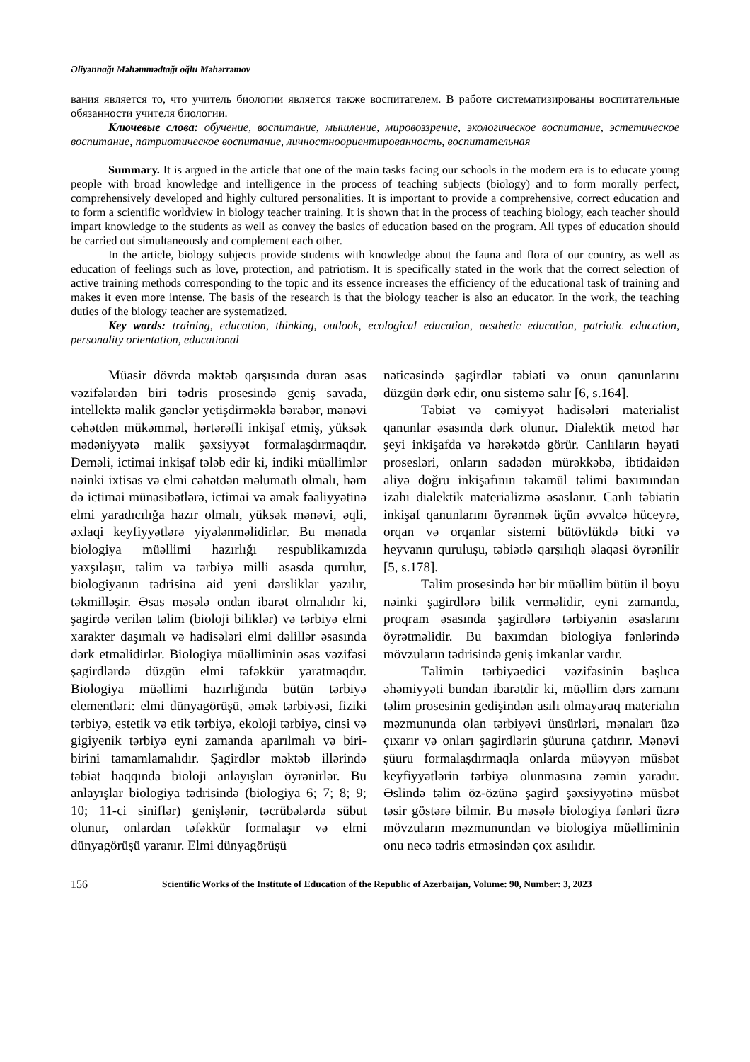Əliyənnağı Məhəmmədtağı oğlu Məhərrəmov
вания является то, что учитель биологии является также воспитателем. В работе систематизированы воспитательные обязанности учителя биологии.
Ключевые слова: обучение, воспитание, мышление, мировоззрение, экологическое воспитание, эстетическое воспитание, патриотическое воспитание, личностноориентированность, воспитательная
Summary. It is argued in the article that one of the main tasks facing our schools in the modern era is to educate young people with broad knowledge and intelligence in the process of teaching subjects (biology) and to form morally perfect, comprehensively developed and highly cultured personalities. It is important to provide a comprehensive, correct education and to form a scientific worldview in biology teacher training. It is shown that in the process of teaching biology, each teacher should impart knowledge to the students as well as convey the basics of education based on the program. All types of education should be carried out simultaneously and complement each other.
In the article, biology subjects provide students with knowledge about the fauna and flora of our country, as well as education of feelings such as love, protection, and patriotism. It is specifically stated in the work that the correct selection of active training methods corresponding to the topic and its essence increases the efficiency of the educational task of training and makes it even more intense. The basis of the research is that the biology teacher is also an educator. In the work, the teaching duties of the biology teacher are systematized.
Key words: training, education, thinking, outlook, ecological education, aesthetic education, patriotic education, personality orientation, educational
Müasir dövrdə məktəb qarşısında duran əsas vəzifələrdən biri tədris prosesində geniş savada, intellektə malik gənclər yetişdirməklə bərabər, mənəvi cəhətdən mükəmməl, hərtərəfli inkişaf etmiş, yüksək mədəniyyətə malik şəxsiyyət formalaşdırmaqdır. Deməli, ictimai inkişaf tələb edir ki, indiki müəllimlər nəinki ixtisas və elmi cəhətdən məlumatlı olmalı, həm də ictimai münasibətlərə, ictimai və əmək fəaliyyətinə elmi yaradıcılığa hazır olmalı, yüksək mənəvi, əqli, əxlaqi keyfiyyətlərə yiyələnməlidirlər. Bu mənada biologiya müəllimi hazırlığı respublikamızda yaxşılaşır, təlim və tərbiyə milli əsasda qurulur, biologiyanın tədrisinə aid yeni dərsliklər yazılır, təkmilləşir. Əsas məsələ ondan ibarət olmalıdır ki, şagirdə verilən təlim (bioloji biliklər) və tərbiyə elmi xarakter daşımalı və hadisələri elmi dəlillər əsasında dərk etməlidirlər. Biologiya müəlliminin əsas vəzifəsi şagirdlərdə düzgün elmi təfəkkür yaratmaqdır. Biologiya müəllimi hazırlığında bütün tərbiyə elementləri: elmi dünyagörüşü, əmək tərbiyəsi, fiziki tərbiyə, estetik və etik tərbiyə, ekoloji tərbiyə, cinsi və gigiyenik tərbiyə eyni zamanda aparılmalı və biri-birini tamamlamalıdır. Şagirdlər məktəb illərində təbiət haqqında bioloji anlayışları öyrənirlər. Bu anlayışlar biologiya tədrisində (biologiya 6; 7; 8; 9; 10; 11-ci siniflər) genişlənir, təcrübələrdə sübut olunur, onlardan təfəkkür formalaşır və elmi dünyagörüşü yaranır. Elmi dünyagörüşü
nəticəsində şagirdlər təbiəti və onun qanunlarını düzgün dərk edir, onu sistemə salır [6, s.164].
Təbiət və cəmiyyət hadisələri materialist qanunlar əsasında dərk olunur. Dialektik metod hər şeyi inkişafda və hərəkətdə görür. Canlıların həyati prosesləri, onların sadədən mürəkkəbə, ibtidaidən aliyə doğru inkişafının təkamül təlimi baxımından izahı dialektik materializmə əsaslanır. Canlı təbiətin inkişaf qanunlarını öyrənmək üçün əvvəlcə hüceyrə, orqan və orqanlar sistemi bütövlükdə bitki və heyvanın quruluşu, təbiətlə qarşılıqlı əlaqəsi öyrənilir [5, s.178].
Təlim prosesində hər bir müəllim bütün il boyu nəinki şagirdlərə bilik verməlidir, eyni zamanda, proqram əsasında şagirdlərə tərbiyənin əsaslarını öyrətməlidir. Bu baxımdan biologiya fənlərində mövzuların tədrisində geniş imkanlar vardır.
Təlimin tərbiyəedici vəzifəsinin başlıca əhəmiyyəti bundan ibarətdir ki, müəllim dərs zamanı təlim prosesinin gedişindən asılı olmayaraq materialın məzmununda olan tərbiyəvi ünsürləri, mənaları üzə çıxarır və onları şagirdlərin şüuruna çatdırır. Mənəvi şüuru formalaşdırmaqla onlarda müəyyən müsbət keyfiyyətlərin tərbiyə olunmasına zəmin yaradır. Əslində təlim öz-özünə şagird şəxsiyyətinə müsbət təsir göstərə bilmir. Bu məsələ biologiya fənləri üzrə mövzuların məzmunundan və biologiya müəlliminin onu necə tədris etməsindən çox asılıdır.
156 Scientific Works of the Institute of Education of the Republic of Azerbaijan, Volume: 90, Number: 3, 2023